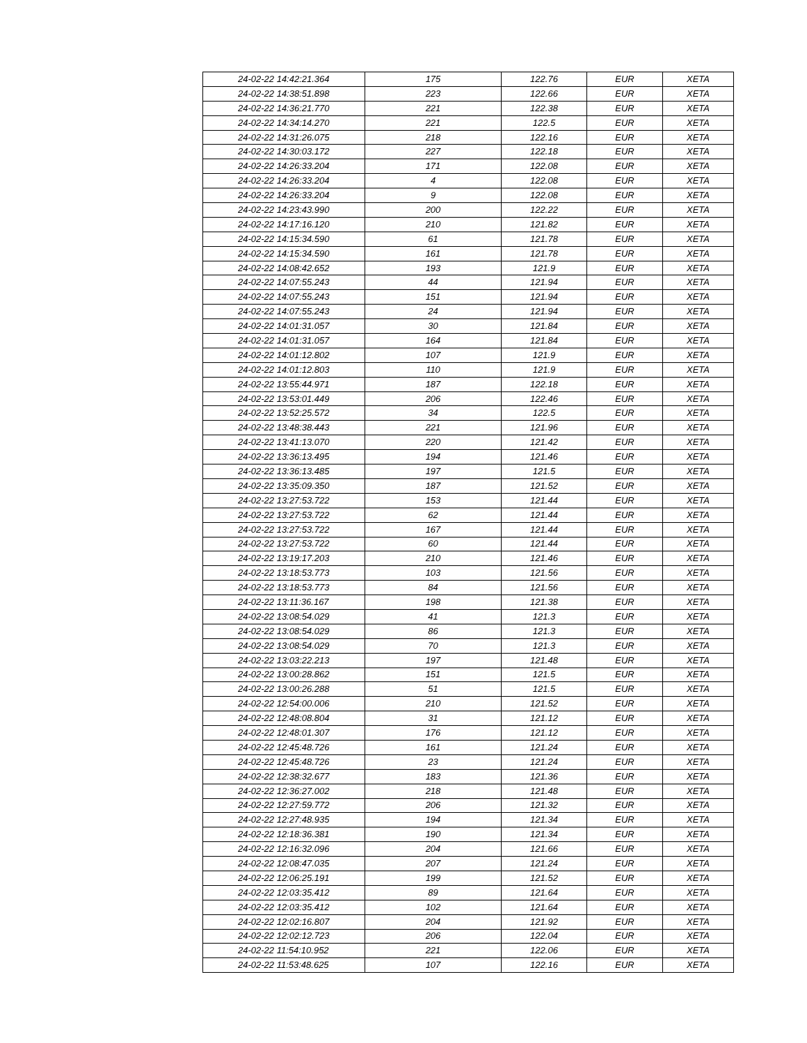| 24-02-22 14:42:21.364 | 175 | 122.76 | EUR | XETA |
| 24-02-22 14:38:51.898 | 223 | 122.66 | EUR | XETA |
| 24-02-22 14:36:21.770 | 221 | 122.38 | EUR | XETA |
| 24-02-22 14:34:14.270 | 221 | 122.5 | EUR | XETA |
| 24-02-22 14:31:26.075 | 218 | 122.16 | EUR | XETA |
| 24-02-22 14:30:03.172 | 227 | 122.18 | EUR | XETA |
| 24-02-22 14:26:33.204 | 171 | 122.08 | EUR | XETA |
| 24-02-22 14:26:33.204 | 4 | 122.08 | EUR | XETA |
| 24-02-22 14:26:33.204 | 9 | 122.08 | EUR | XETA |
| 24-02-22 14:23:43.990 | 200 | 122.22 | EUR | XETA |
| 24-02-22 14:17:16.120 | 210 | 121.82 | EUR | XETA |
| 24-02-22 14:15:34.590 | 61 | 121.78 | EUR | XETA |
| 24-02-22 14:15:34.590 | 161 | 121.78 | EUR | XETA |
| 24-02-22 14:08:42.652 | 193 | 121.9 | EUR | XETA |
| 24-02-22 14:07:55.243 | 44 | 121.94 | EUR | XETA |
| 24-02-22 14:07:55.243 | 151 | 121.94 | EUR | XETA |
| 24-02-22 14:07:55.243 | 24 | 121.94 | EUR | XETA |
| 24-02-22 14:01:31.057 | 30 | 121.84 | EUR | XETA |
| 24-02-22 14:01:31.057 | 164 | 121.84 | EUR | XETA |
| 24-02-22 14:01:12.802 | 107 | 121.9 | EUR | XETA |
| 24-02-22 14:01:12.803 | 110 | 121.9 | EUR | XETA |
| 24-02-22 13:55:44.971 | 187 | 122.18 | EUR | XETA |
| 24-02-22 13:53:01.449 | 206 | 122.46 | EUR | XETA |
| 24-02-22 13:52:25.572 | 34 | 122.5 | EUR | XETA |
| 24-02-22 13:48:38.443 | 221 | 121.96 | EUR | XETA |
| 24-02-22 13:41:13.070 | 220 | 121.42 | EUR | XETA |
| 24-02-22 13:36:13.495 | 194 | 121.46 | EUR | XETA |
| 24-02-22 13:36:13.485 | 197 | 121.5 | EUR | XETA |
| 24-02-22 13:35:09.350 | 187 | 121.52 | EUR | XETA |
| 24-02-22 13:27:53.722 | 153 | 121.44 | EUR | XETA |
| 24-02-22 13:27:53.722 | 62 | 121.44 | EUR | XETA |
| 24-02-22 13:27:53.722 | 167 | 121.44 | EUR | XETA |
| 24-02-22 13:27:53.722 | 60 | 121.44 | EUR | XETA |
| 24-02-22 13:19:17.203 | 210 | 121.46 | EUR | XETA |
| 24-02-22 13:18:53.773 | 103 | 121.56 | EUR | XETA |
| 24-02-22 13:18:53.773 | 84 | 121.56 | EUR | XETA |
| 24-02-22 13:11:36.167 | 198 | 121.38 | EUR | XETA |
| 24-02-22 13:08:54.029 | 41 | 121.3 | EUR | XETA |
| 24-02-22 13:08:54.029 | 86 | 121.3 | EUR | XETA |
| 24-02-22 13:08:54.029 | 70 | 121.3 | EUR | XETA |
| 24-02-22 13:03:22.213 | 197 | 121.48 | EUR | XETA |
| 24-02-22 13:00:28.862 | 151 | 121.5 | EUR | XETA |
| 24-02-22 13:00:26.288 | 51 | 121.5 | EUR | XETA |
| 24-02-22 12:54:00.006 | 210 | 121.52 | EUR | XETA |
| 24-02-22 12:48:08.804 | 31 | 121.12 | EUR | XETA |
| 24-02-22 12:48:01.307 | 176 | 121.12 | EUR | XETA |
| 24-02-22 12:45:48.726 | 161 | 121.24 | EUR | XETA |
| 24-02-22 12:45:48.726 | 23 | 121.24 | EUR | XETA |
| 24-02-22 12:38:32.677 | 183 | 121.36 | EUR | XETA |
| 24-02-22 12:36:27.002 | 218 | 121.48 | EUR | XETA |
| 24-02-22 12:27:59.772 | 206 | 121.32 | EUR | XETA |
| 24-02-22 12:27:48.935 | 194 | 121.34 | EUR | XETA |
| 24-02-22 12:18:36.381 | 190 | 121.34 | EUR | XETA |
| 24-02-22 12:16:32.096 | 204 | 121.66 | EUR | XETA |
| 24-02-22 12:08:47.035 | 207 | 121.24 | EUR | XETA |
| 24-02-22 12:06:25.191 | 199 | 121.52 | EUR | XETA |
| 24-02-22 12:03:35.412 | 89 | 121.64 | EUR | XETA |
| 24-02-22 12:03:35.412 | 102 | 121.64 | EUR | XETA |
| 24-02-22 12:02:16.807 | 204 | 121.92 | EUR | XETA |
| 24-02-22 12:02:12.723 | 206 | 122.04 | EUR | XETA |
| 24-02-22 11:54:10.952 | 221 | 122.06 | EUR | XETA |
| 24-02-22 11:53:48.625 | 107 | 122.16 | EUR | XETA |